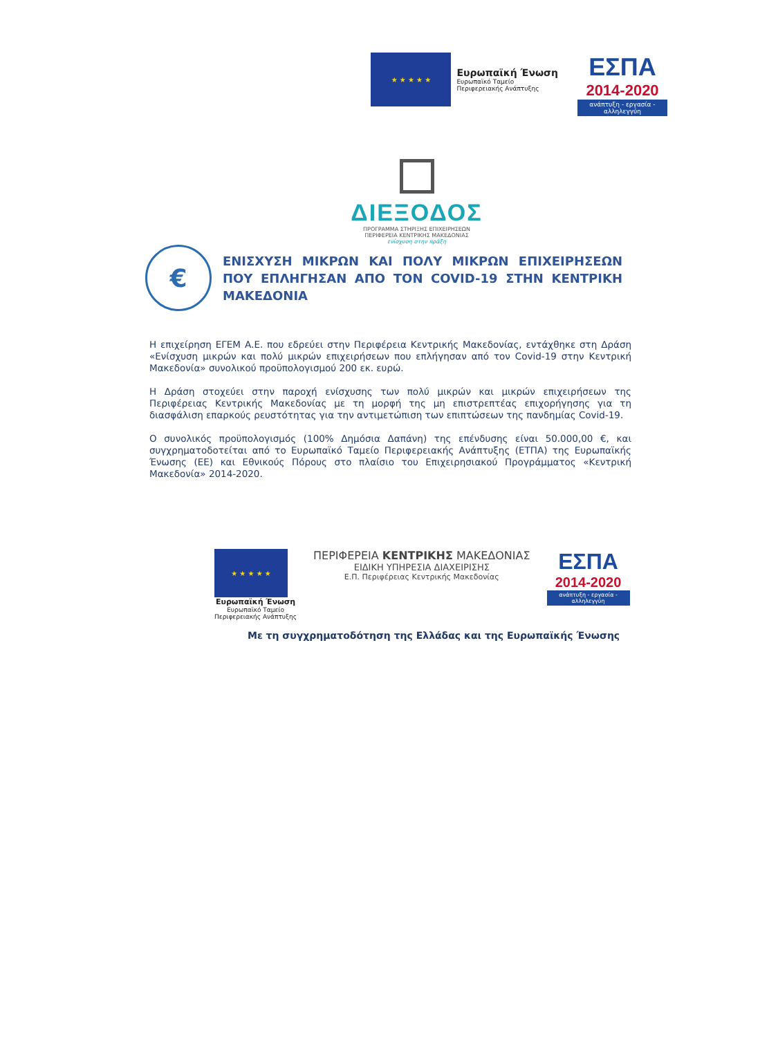★ ★ ★ ★ ★
Ευρωπαϊκή Ένωση
Ευρωπαϊκό Ταμείο
Περιφερειακής Ανάπτυξης
ΕΣΠΑ
2014-2020
ανάπτυξη - εργασία - αλληλεγγύη
ΔΙΕΞΟΔΟΣ
ΠΡΟΓΡΑΜΜΑ ΣΤΗΡΙΞΗΣ ΕΠΙΧΕΙΡΗΣΕΩΝ
ΠΕΡΙΦΕΡΕΙΑ ΚΕΝΤΡΙΚΗΣ ΜΑΚΕΔΟΝΙΑΣ
ενίσχυση στην πράξη
€
ΕΝΙΣΧΥΣΗ ΜΙΚΡΩΝ ΚΑΙ ΠΟΛΥ ΜΙΚΡΩΝ ΕΠΙΧΕΙΡΗΣΕΩΝ ΠΟΥ ΕΠΛΗΓΗΣΑΝ ΑΠΟ ΤΟΝ COVID-19 ΣΤΗΝ ΚΕΝΤΡΙΚΗ ΜΑΚΕΔΟΝΙΑ
Η επιχείρηση ΕΓΕΜ Α.Ε. που εδρεύει στην Περιφέρεια Κεντρικής Μακεδονίας, εντάχθηκε στη Δράση «Ενίσχυση μικρών και πολύ μικρών επιχειρήσεων που επλήγησαν από τον Covid-19 στην Κεντρική Μακεδονία» συνολικού προϋπολογισμού 200 εκ. ευρώ.
Η Δράση στοχεύει στην παροχή ενίσχυσης των πολύ μικρών και μικρών επιχειρήσεων της Περιφέρειας Κεντρικής Μακεδονίας με τη μορφή της μη επιστρεπτέας επιχορήγησης για τη διασφάλιση επαρκούς ρευστότητας για την αντιμετώπιση των επιπτώσεων της πανδημίας Covid-19.
Ο συνολικός προϋπολογισμός (100% Δημόσια Δαπάνη) της επένδυσης είναι 50.000,00 €, και συγχρηματοδοτείται από το Ευρωπαϊκό Ταμείο Περιφερειακής Ανάπτυξης (ΕΤΠΑ) της Ευρωπαϊκής Ένωσης (ΕΕ) και Εθνικούς Πόρους στο πλαίσιο του Επιχειρησιακού Προγράμματος «Κεντρική Μακεδονία» 2014-2020.
★ ★ ★ ★ ★
Ευρωπαϊκή Ένωση
Ευρωπαϊκό Ταμείο
Περιφερειακής Ανάπτυξης
ΠΕΡΙΦΕΡΕΙΑ ΚΕΝΤΡΙΚΗΣ ΜΑΚΕΔΟΝΙΑΣ
ΕΙΔΙΚΗ ΥΠΗΡΕΣΙΑ ΔΙΑΧΕΙΡΙΣΗΣ
Ε.Π. Περιφέρειας Κεντρικής Μακεδονίας
ΕΣΠΑ
2014-2020
ανάπτυξη - εργασία - αλληλεγγύη
Με τη συγχρηματοδότηση της Ελλάδας και της Ευρωπαϊκής Ένωσης